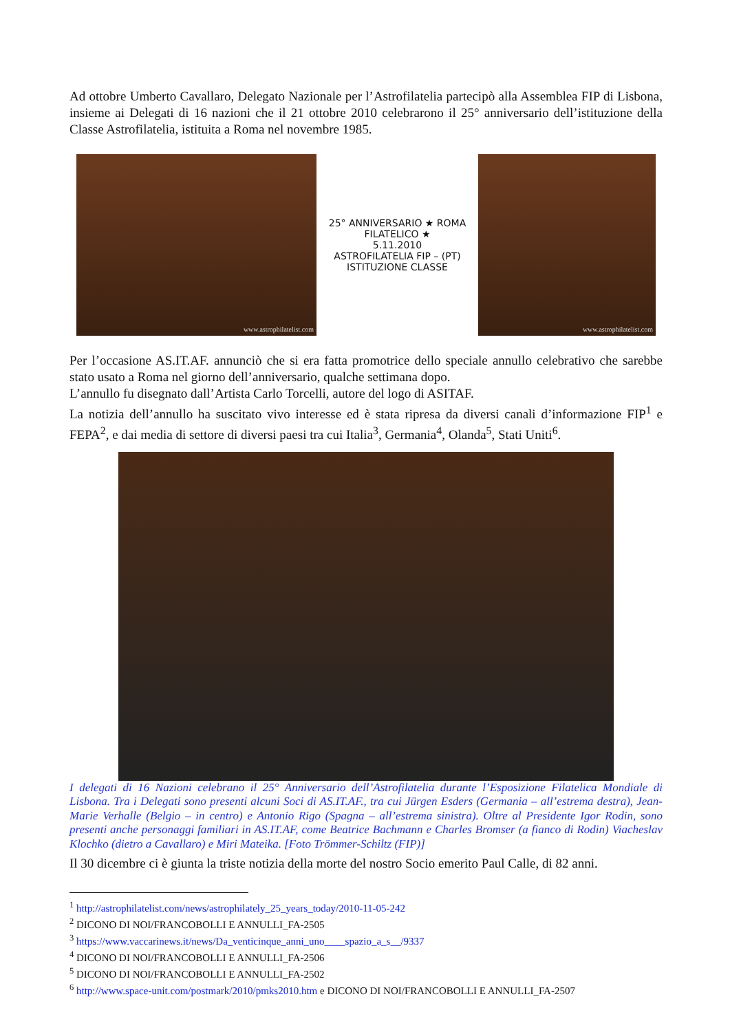Ad ottobre Umberto Cavallaro, Delegato Nazionale per l’Astrofilatelia partecipò alla Assemblea FIP di Lisbona, insieme ai Delegati di 16 nazioni che il 21 ottobre 2010 celebrarono il 25° anniversario dell’istituzione della Classe Astrofilatelia, istituita a Roma nel novembre 1985.
www.astrophilatelist.com
25° ANNIVERSARIO ★ ROMA FILATELICO ★
5.11.2010
ASTROFILATELIA FIP – (PT)
ISTITUZIONE CLASSE
www.astrophilatelist.com
Per l’occasione AS.IT.AF. annunciò che si era fatta promotrice dello speciale annullo celebrativo che sarebbe stato usato a Roma nel giorno dell’anniversario, qualche settimana dopo.
L’annullo fu disegnato dall’Artista Carlo Torcelli, autore del logo di ASITAF.
La notizia dell’annullo ha suscitato vivo interesse ed è stata ripresa da diversi canali d’informazione FIP<sup>1</sup> e FEPA<sup>2</sup>, e dai media di settore di diversi paesi tra cui Italia<sup>3</sup>, Germania<sup>4</sup>, Olanda<sup>5</sup>, Stati Uniti<sup>6</sup>.
I delegati di 16 Nazioni celebrano il 25° Anniversario dell’Astrofilatelia durante l’Esposizione Filatelica Mondiale di Lisbona. Tra i Delegati sono presenti alcuni Soci di AS.IT.AF., tra cui Jürgen Esders (Germania – all’estrema destra), Jean-Marie Verhalle (Belgio – in centro) e Antonio Rigo (Spagna – all’estrema sinistra). Oltre al Presidente Igor Rodin, sono presenti anche personaggi familiari in AS.IT.AF, come Beatrice Bachmann e Charles Bromser (a fianco di Rodin) Viacheslav Klochko (dietro a Cavallaro) e Miri Mateika. [Foto Trömmer-Schiltz (FIP)]
Il 30 dicembre ci è giunta la triste notizia della morte del nostro Socio emerito Paul Calle, di 82 anni.
<sup>1</sup> http://astrophilatelist.com/news/astrophilately_25_years_today/2010-11-05-242
<sup>2</sup> DICONO DI NOI/FRANCOBOLLI E ANNULLI_FA-2505
<sup>3</sup> https://www.vaccarinews.it/news/Da_venticinque_anni_uno____spazio_a_s__/9337
<sup>4</sup> DICONO DI NOI/FRANCOBOLLI E ANNULLI_FA-2506
<sup>5</sup> DICONO DI NOI/FRANCOBOLLI E ANNULLI_FA-2502
<sup>6</sup> http://www.space-unit.com/postmark/2010/pmks2010.htm e DICONO DI NOI/FRANCOBOLLI E ANNULLI_FA-2507